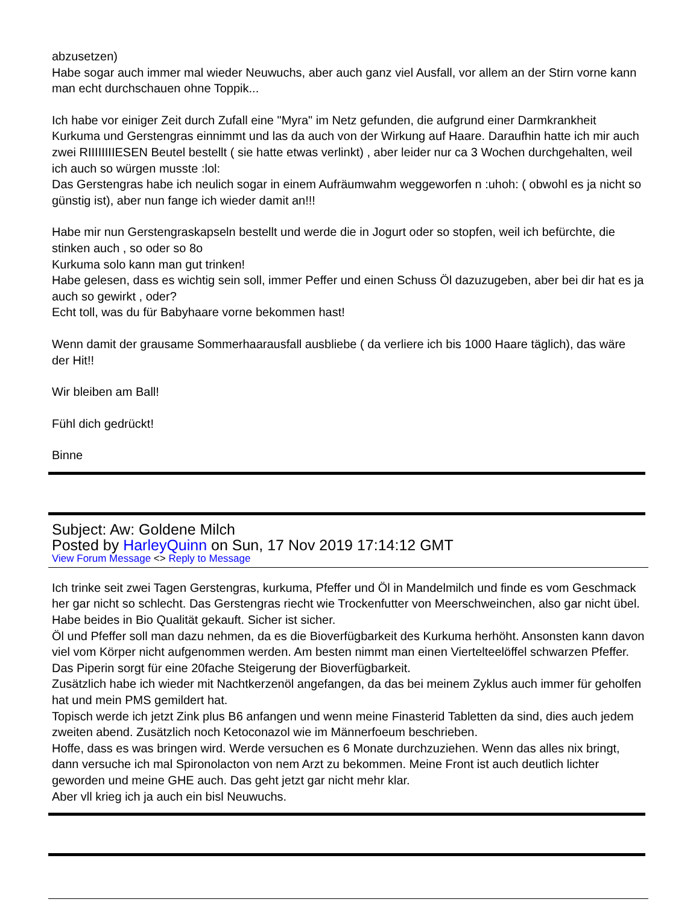abzusetzen)
Habe sogar auch immer mal wieder Neuwuchs, aber auch ganz viel Ausfall, vor allem an der Stirn vorne kann man echt durchschauen ohne Toppik...
Ich habe vor einiger Zeit durch Zufall eine "Myra" im Netz gefunden, die aufgrund einer Darmkrankheit Kurkuma und Gerstengras einnimmt und las da auch von der Wirkung auf Haare. Daraufhin hatte ich mir auch zwei RIIIIIIIIESEN Beutel bestellt ( sie hatte etwas verlinkt) , aber leider nur ca 3 Wochen durchgehalten, weil ich auch so würgen musste :lol:
Das Gerstengras habe ich neulich sogar in einem Aufräumwahm weggeworfen n :uhoh: ( obwohl es ja nicht so günstig ist), aber nun fange ich wieder damit an!!!
Habe mir nun Gerstengraskapseln bestellt und werde die in Jogurt oder so stopfen, weil ich befürchte, die stinken auch , so oder so 8o
Kurkuma solo kann man gut trinken!
Habe gelesen, dass es wichtig sein soll, immer Peffer und einen Schuss Öl dazuzugeben, aber bei dir hat es ja auch so gewirkt , oder?
Echt toll, was du für Babyhaare vorne bekommen hast!
Wenn damit der grausame Sommerhaarausfall ausbliebe ( da verliere ich bis 1000 Haare täglich), das wäre der Hit!!
Wir bleiben am Ball!
Fühl dich gedrückt!
Binne
Subject: Aw: Goldene Milch
Posted by HarleyQuinn on Sun, 17 Nov 2019 17:14:12 GMT
View Forum Message <> Reply to Message
Ich trinke seit zwei Tagen Gerstengras, kurkuma, Pfeffer und Öl in Mandelmilch und finde es vom Geschmack her gar nicht so schlecht. Das Gerstengras riecht wie Trockenfutter von Meerschweinchen, also gar nicht übel. Habe beides in Bio Qualität gekauft. Sicher ist sicher.
Öl und Pfeffer soll man dazu nehmen, da es die Bioverfügbarkeit des Kurkuma herhöht. Ansonsten kann davon viel vom Körper nicht aufgenommen werden. Am besten nimmt man einen Viertelteelöffel schwarzen Pfeffer. Das Piperin sorgt für eine 20fache Steigerung der Bioverfügbarkeit.
Zusätzlich habe ich wieder mit Nachtkerzenöl angefangen, da das bei meinem Zyklus auch immer für geholfen hat und mein PMS gemildert hat.
Topisch werde ich jetzt Zink plus B6 anfangen und wenn meine Finasterid Tabletten da sind, dies auch jedem zweiten abend. Zusätzlich noch Ketoconazol wie im Männerfoeum beschrieben.
Hoffe, dass es was bringen wird. Werde versuchen es 6 Monate durchzuziehen. Wenn das alles nix bringt, dann versuche ich mal Spironolacton von nem Arzt zu bekommen. Meine Front ist auch deutlich lichter geworden und meine GHE auch. Das geht jetzt gar nicht mehr klar.
Aber vll krieg ich ja auch ein bisl Neuwuchs.